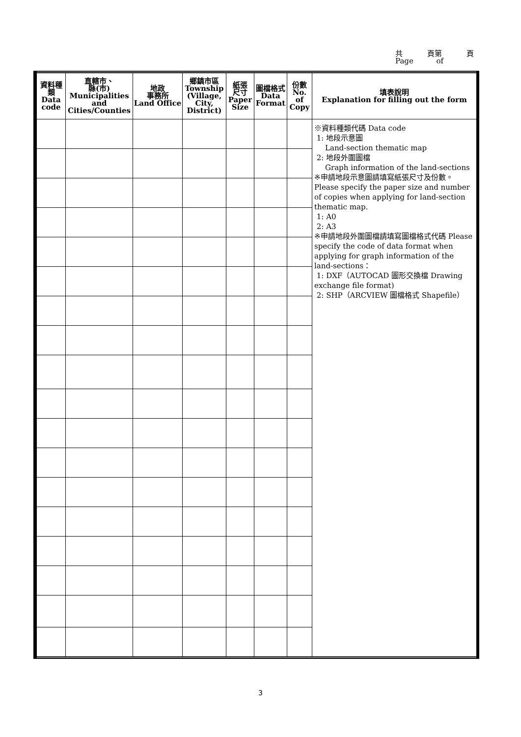共 頁第 頁
Page of
| 資料種類 Data code | 直轄市、 縣(市) Municipalities and Cities/Counties | 地政 事務所 Land Office | 鄉鎮市區 Township (Village, City, District) | 紙張 尺寸 Paper Size | 圖檔格式 Data Format | 份數 No. of Copy | 填表說明 Explanation for filling out the form |
| --- | --- | --- | --- | --- | --- | --- | --- |
| | | | | | | | ※資料種類代碼 Data code 1: 地段示意圖 Land-section thematic map 2: 地段外圍圖檔 Graph information of the land-sections ※申請地段示意圖請填寫紙張尺寸及份數。Please specify the paper size and number of copies when applying for land-section thematic map. 1: A0 2: A3 ※申請地段外圍圖檔請填寫圖檔格式代碼 Please specify the code of data format when applying for graph information of the land-sections： 1: DXF（AUTOCAD 圖形交換檔 Drawing exchange file format) 2: SHP（ARCVIEW 圖檔格式 Shapefile） |
3